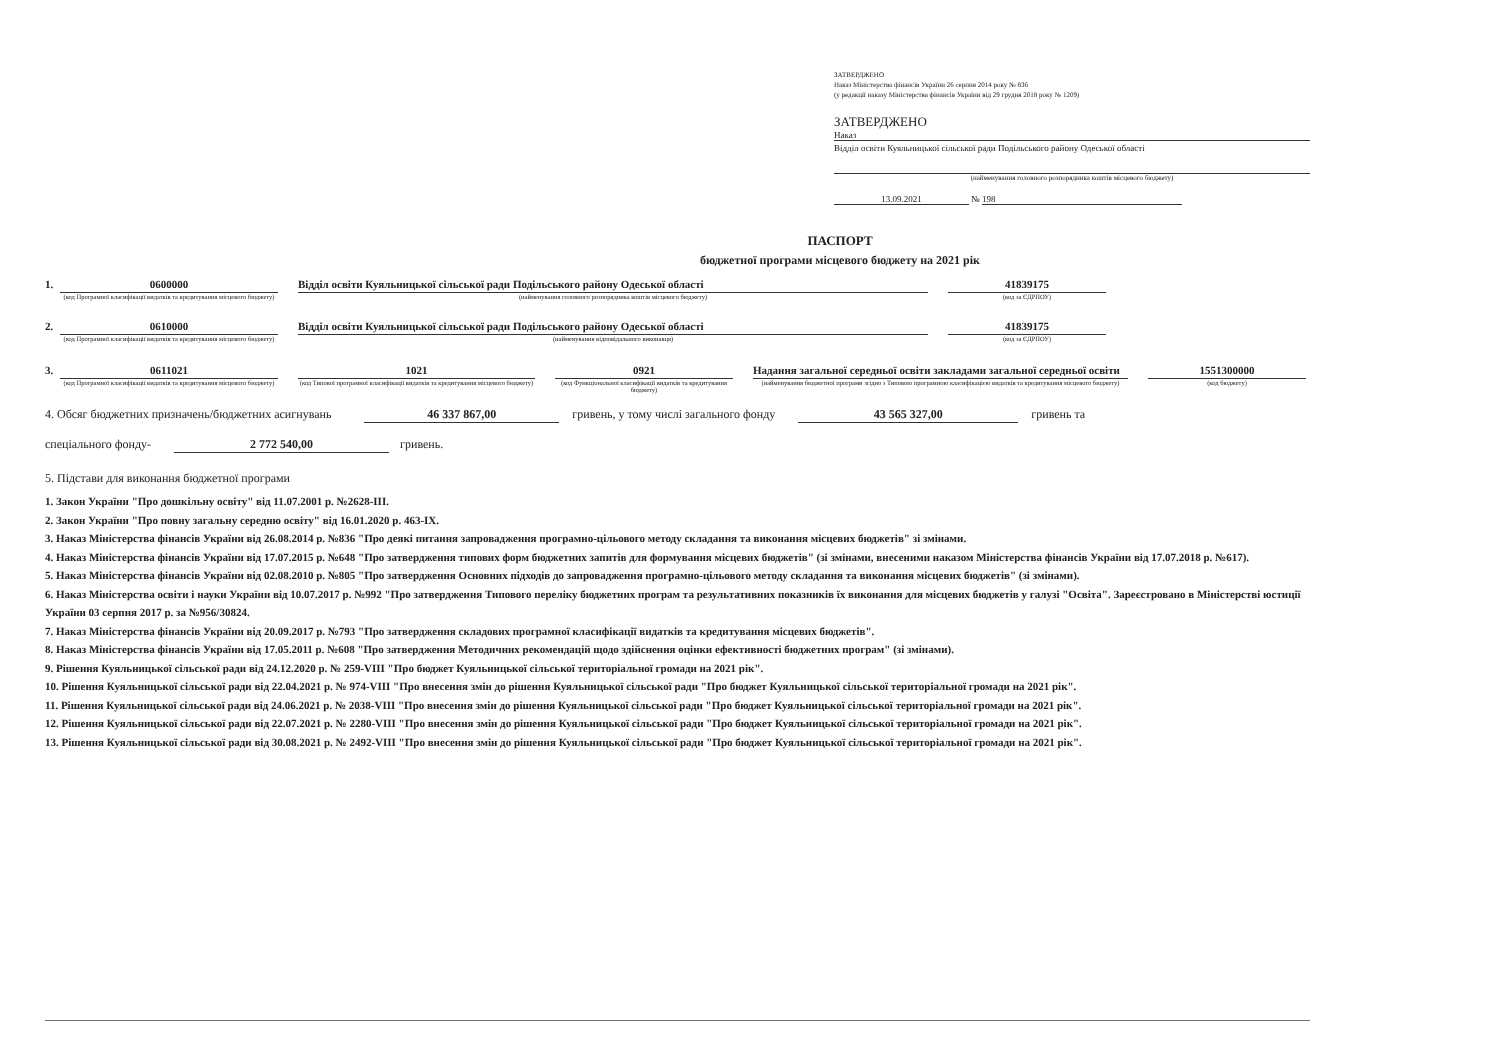ЗАТВЕРДЖЕНО
Наказ Міністерства фінансів України 26 серпня 2014 року № 836
(у редакції наказу Міністерства фінансів України від 29 грудня 2018 року № 1209)
ЗАТВЕРДЖЕНО
Наказ
Відділ освіти Куяльницької сільської ради Подільського району Одеської області
(найменування головного розпорядника коштів місцевого бюджету)
13.09.2021 № 198
ПАСПОРТ
бюджетної програми місцевого бюджету на 2021 рік
1. 0600000
(код Програмної класифікації видатків та кредитування місцевого бюджету)
Відділ освіти Куяльницької сільської ради Подільського району Одеської області
(найменування головного розпорядника коштів місцевого бюджету)
41839175
(код за ЄДРПОУ)
2. 0610000
(код Програмної класифікації видатків та кредитування місцевого бюджету)
Відділ освіти Куяльницької сільської ради Подільського району Одеської області
(найменування відповідального виконавця)
41839175
(код за ЄДРПОУ)
3. 0611021
(код Програмної класифікації видатків та кредитування місцевого бюджету)
1021
(код Типової програмної класифікації видатків та кредитування місцевого бюджету)
0921
(код Функціональної класифікації видатків та кредитування бюджету)
Надання загальної середньої освіти закладами загальної середньої освіти
(найменування бюджетної програми згідно з Типовою програмною класифікацією видатків та кредитування місцевого бюджету)
1551300000
(код бюджету)
4. Обсяг бюджетних призначень/бюджетних асигнувань 46 337 867,00 гривень, у тому числі загального фонду 43 565 327,00 гривень та
спеціального фонду- 2 772 540,00 гривень.
5. Підстави для виконання бюджетної програми
1. Закон України "Про дошкільну освіту" від 11.07.2001 р. №2628-ІІІ.
2. Закон України "Про повну загальну середню освіту" від 16.01.2020 р. 463-ІХ.
3. Наказ Міністерства фінансів України від 26.08.2014 р. №836 "Про деякі питання запровадження програмно-цільового методу складання та виконання місцевих бюджетів" зі змінами.
4. Наказ Міністерства фінансів України від 17.07.2015 р. №648 "Про затвердження типових форм бюджетних запитів для формування місцевих бюджетів" (зі змінами, внесеними наказом Міністерства фінансів України від 17.07.2018 р. №617).
5. Наказ Міністерства фінансів України від 02.08.2010 р. №805 "Про затвердження Основних підходів до запровадження програмно-цільового методу складання та виконання місцевих бюджетів" (зі змінами).
6. Наказ Міністерства освіти і науки України від 10.07.2017 р. №992 "Про затвердження Типового переліку бюджетних програм та результативних показників їх виконання для місцевих бюджетів у галузі "Освіта". Зареєстровано в Міністерстві юстиції України 03 серпня 2017 р. за №956/30824.
7. Наказ Міністерства фінансів України від 20.09.2017 р. №793 "Про затвердження складових програмної класифікації видатків та кредитування місцевих бюджетів".
8. Наказ Міністерства фінансів України від 17.05.2011 р. №608 "Про затвердження Методичних рекомендацій щодо здійснення оцінки ефективності бюджетних програм" (зі змінами).
9. Рішення Куяльницької сільської ради від 24.12.2020 р. № 259-VIII "Про бюджет Куяльницької сільської територіальної громади на 2021 рік".
10. Рішення Куяльницької сільської ради від 22.04.2021 р. № 974-VIII "Про внесення змін до рішення Куяльницької сільської ради "Про бюджет Куяльницької сільської територіальної громади на 2021 рік".
11. Рішення Куяльницької сільської ради від 24.06.2021 р. № 2038-VIII "Про внесення змін до рішення Куяльницької сільської ради "Про бюджет Куяльницької сільської територіальної громади на 2021 рік".
12. Рішення Куяльницької сільської ради від 22.07.2021 р. № 2280-VIII "Про внесення змін до рішення Куяльницької сільської ради "Про бюджет Куяльницької сільської територіальної громади на 2021 рік".
13. Рішення Куяльницької сільської ради від 30.08.2021 р. № 2492-VIII "Про внесення змін до рішення Куяльницької сільської ради "Про бюджет Куяльницької сільської територіальної громади на 2021 рік".